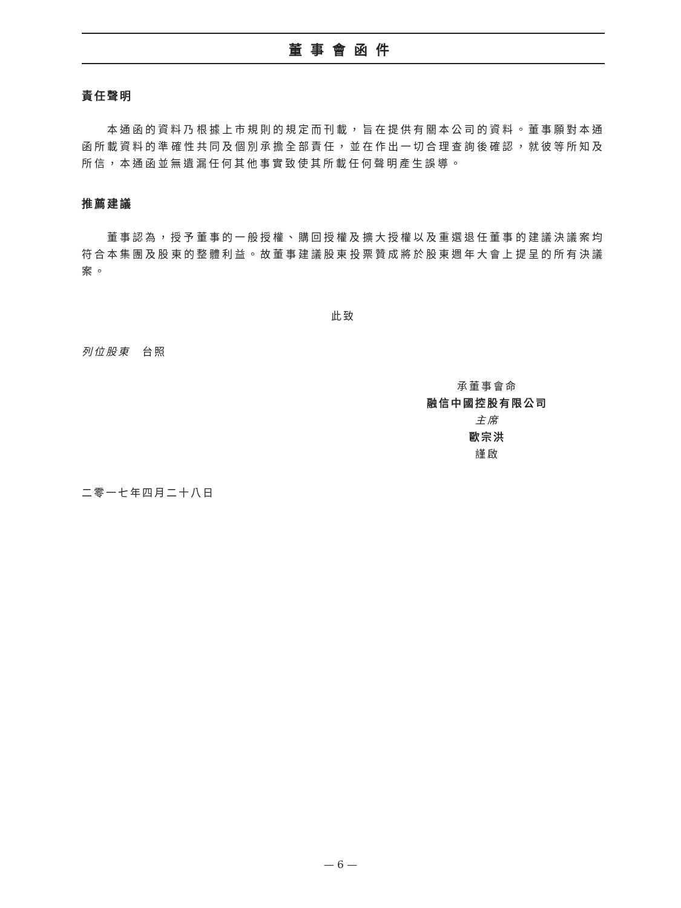董事會函件
責任聲明
本通函的資料乃根據上市規則的規定而刊載，旨在提供有關本公司的資料。董事願對本通函所載資料的準確性共同及個別承擔全部責任，並在作出一切合理查詢後確認，就彼等所知及所信，本通函並無遺漏任何其他事實致使其所載任何聲明產生誤導。
推薦建議
董事認為，授予董事的一般授權、購回授權及擴大授權以及重選退任董事的建議決議案均符合本集團及股東的整體利益。故董事建議股東投票贊成將於股東週年大會上提呈的所有決議案。
此致
列位股東　台照
承董事會命
融信中國控股有限公司
主席
歐宗洪
謹啟
二零一七年四月二十八日
— 6 —